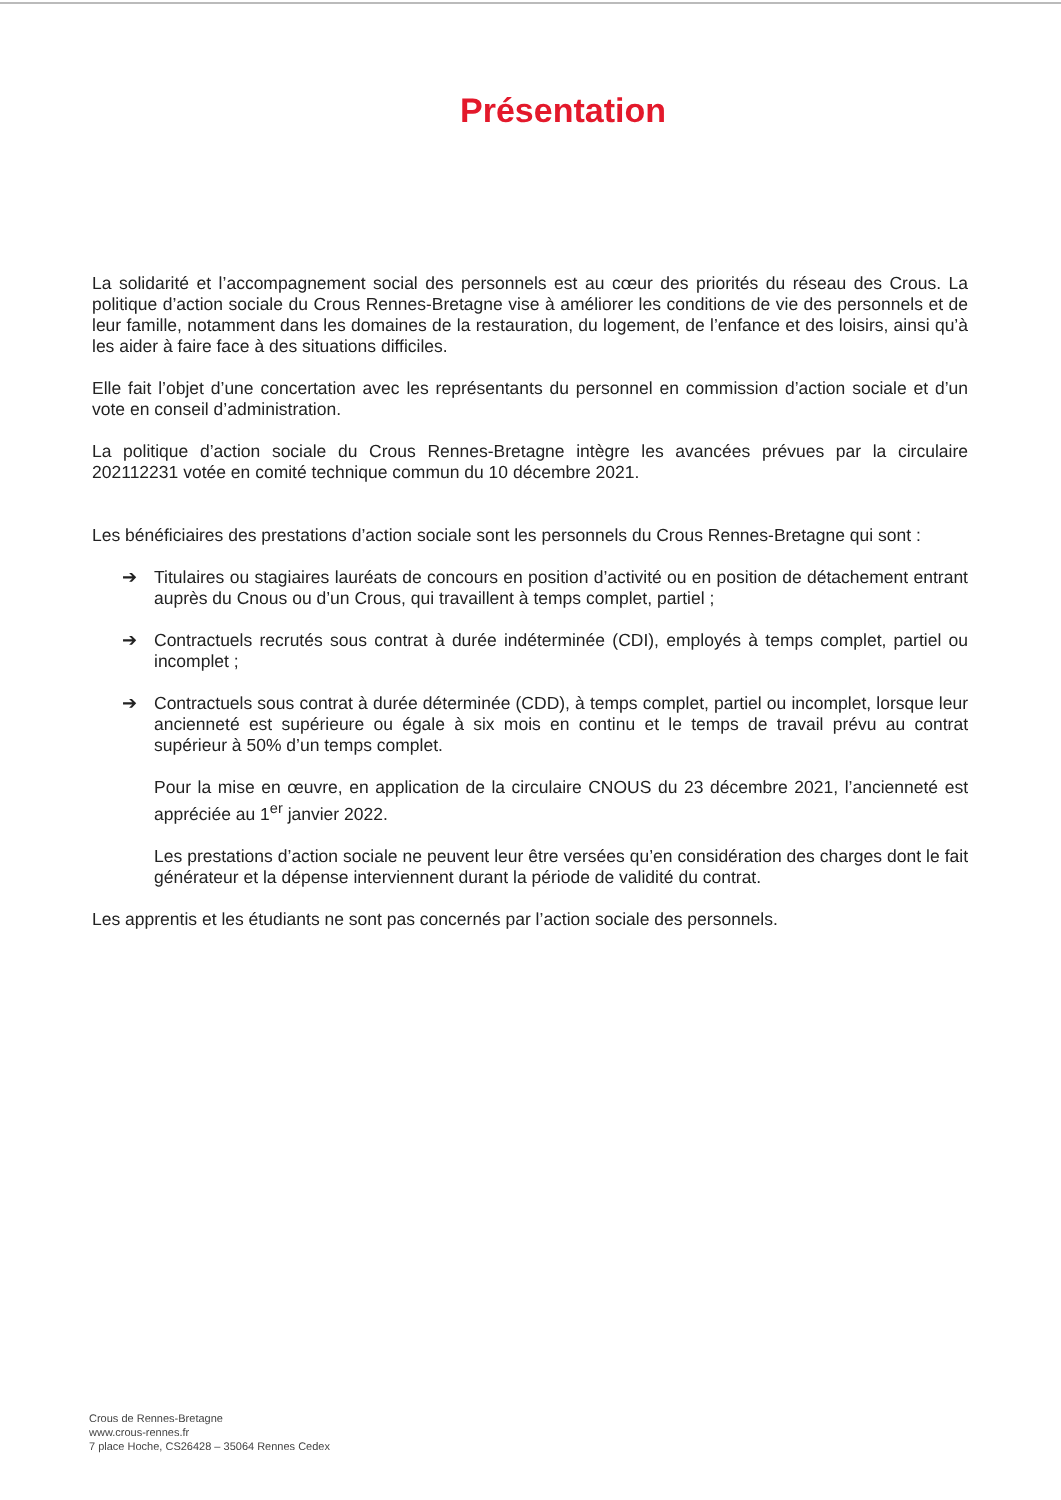Présentation
La solidarité et l’accompagnement social des personnels est au cœur des priorités du réseau des Crous. La politique d’action sociale du Crous Rennes-Bretagne vise à améliorer les conditions de vie des personnels et de leur famille, notamment dans les domaines de la restauration, du logement, de l’enfance et des loisirs, ainsi qu’à les aider à faire face à des situations difficiles.
Elle fait l’objet d’une concertation avec les représentants du personnel en commission d’action sociale et d’un vote en conseil d’administration.
La politique d’action sociale du Crous Rennes-Bretagne intègre les avancées prévues par la circulaire 202112231 votée en comité technique commun du 10 décembre 2021.
Les bénéficiaires des prestations d’action sociale sont les personnels du Crous Rennes-Bretagne qui sont :
➔ Titulaires ou stagiaires lauréats de concours en position d’activité ou en position de détachement entrant auprès du Cnous ou d’un Crous, qui travaillent à temps complet, partiel ;
➔ Contractuels recrutés sous contrat à durée indéterminée (CDI), employés à temps complet, partiel ou incomplet ;
➔ Contractuels sous contrat à durée déterminée (CDD), à temps complet, partiel ou incomplet, lorsque leur ancienneté est supérieure ou égale à six mois en continu et le temps de travail prévu au contrat supérieur à 50% d’un temps complet.
Pour la mise en œuvre, en application de la circulaire CNOUS du 23 décembre 2021, l’ancienneté est appréciée au 1<sup>er</sup> janvier 2022.
Les prestations d’action sociale ne peuvent leur être versées qu’en considération des charges dont le fait générateur et la dépense interviennent durant la période de validité du contrat.
Les apprentis et les étudiants ne sont pas concernés par l’action sociale des personnels.
Crous de Rennes-Bretagne
www.crous-rennes.fr
7 place Hoche, CS26428 – 35064 Rennes Cedex